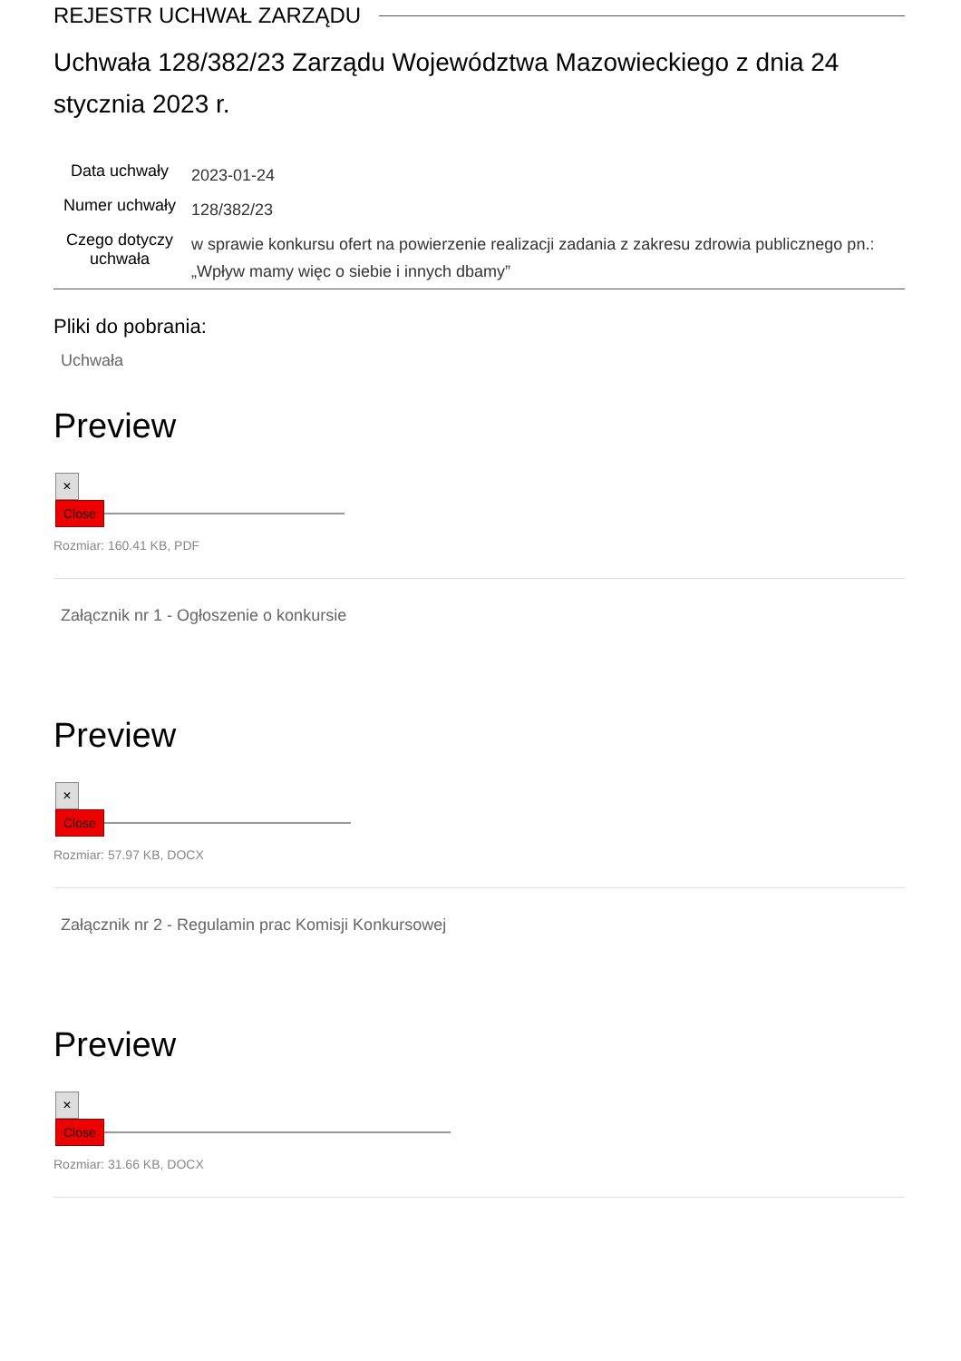REJESTR UCHWAŁ ZARZĄDU
Uchwała 128/382/23 Zarządu Województwa Mazowieckiego z dnia 24 stycznia 2023 r.
| Data uchwały | 2023-01-24 |
| Numer uchwały | 128/382/23 |
| Czego dotyczy uchwała | w sprawie konkursu ofert na powierzenie realizacji zadania z zakresu zdrowia publicznego pn.: „Wpływ mamy więc o siebie i innych dbamy” |
Pliki do pobrania:
Uchwała
Preview
×
Close
Rozmiar: 160.41 KB, PDF
Załącznik nr 1 - Ogłoszenie o konkursie
Preview
×
Close
Rozmiar: 57.97 KB, DOCX
Załącznik nr 2 - Regulamin prac Komisji Konkursowej
Preview
×
Close
Rozmiar: 31.66 KB, DOCX